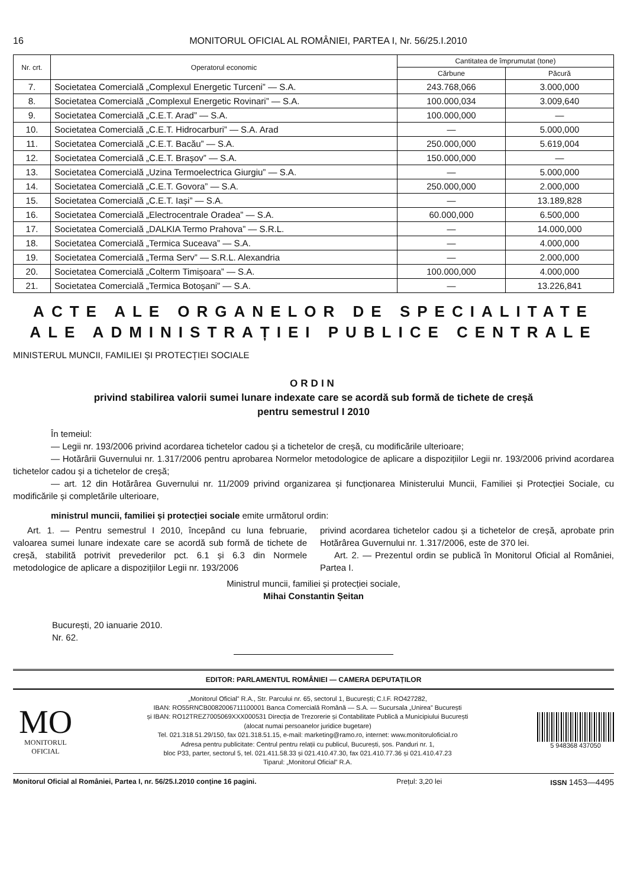16 MONITORUL OFICIAL AL ROMÂNIEI, PARTEA I, Nr. 56/25.I.2010
| Nr. crt. | Operatorul economic | Cantitatea de împrumutat (tone) | |
| --- | --- | --- | --- |
| | | Cărbune | Păcură |
| 7. | Societatea Comercială „Complexul Energetic Turceni” — S.A. | 243.768,066 | 3.000,000 |
| 8. | Societatea Comercială „Complexul Energetic Rovinari” — S.A. | 100.000,034 | 3.009,640 |
| 9. | Societatea Comercială „C.E.T. Arad” — S.A. | 100.000,000 | — |
| 10. | Societatea Comercială „C.E.T. Hidrocarburi” — S.A. Arad | — | 5.000,000 |
| 11. | Societatea Comercială „C.E.T. Bacău” — S.A. | 250.000,000 | 5.619,004 |
| 12. | Societatea Comercială „C.E.T. Brașov” — S.A. | 150.000,000 | — |
| 13. | Societatea Comercială „Uzina Termoelectrica Giurgiu” — S.A. | — | 5.000,000 |
| 14. | Societatea Comercială „C.E.T. Govora” — S.A. | 250.000,000 | 2.000,000 |
| 15. | Societatea Comercială „C.E.T. Iași” — S.A. | — | 13.189,828 |
| 16. | Societatea Comercială „Electrocentrale Oradea” — S.A. | 60.000,000 | 6.500,000 |
| 17. | Societatea Comercială „DALKIA Termo Prahova” — S.R.L. | — | 14.000,000 |
| 18. | Societatea Comercială „Termica Suceava” — S.A. | — | 4.000,000 |
| 19. | Societatea Comercială „Terma Serv” — S.R.L. Alexandria | — | 2.000,000 |
| 20. | Societatea Comercială „Colterm Timișoara” — S.A. | 100.000,000 | 4.000,000 |
| 21. | Societatea Comercială „Termica Botoșani” — S.A. | — | 13.226,841 |
ACTE ALE ORGANELOR DE SPECIALITATE
ALE ADMINISTRAȚIEI PUBLICE CENTRALE
MINISTERUL MUNCII, FAMILIEI ȘI PROTECȚIEI SOCIALE
ORDIN
privind stabilirea valorii sumei lunare indexate care se acordă sub formă de tichete de creșă
pentru semestrul I 2010
În temeiul:
— Legii nr. 193/2006 privind acordarea tichetelor cadou și a tichetelor de creșă, cu modificările ulterioare;
— Hotărârii Guvernului nr. 1.317/2006 pentru aprobarea Normelor metodologice de aplicare a dispozițiilor Legii nr. 193/2006 privind acordarea tichetelor cadou și a tichetelor de creșă;
— art. 12 din Hotărârea Guvernului nr. 11/2009 privind organizarea și funcționarea Ministerului Muncii, Familiei și Protecției Sociale, cu modificările și completările ulterioare,
ministrul muncii, familiei și protecției sociale emite următorul ordin:
Art. 1. — Pentru semestrul I 2010, începând cu luna februarie, valoarea sumei lunare indexate care se acordă sub formă de tichete de creșă, stabilită potrivit prevederilor pct. 6.1 și 6.3 din Normele metodologice de aplicare a dispozițiilor Legii nr. 193/2006
privind acordarea tichetelor cadou și a tichetelor de creșă, aprobate prin Hotărârea Guvernului nr. 1.317/2006, este de 370 lei.
Art. 2. — Prezentul ordin se publică în Monitorul Oficial al României, Partea I.
Ministrul muncii, familiei și protecției sociale,
Mihai Constantin Șeitan
București, 20 ianuarie 2010.
Nr. 62.
EDITOR: PARLAMENTUL ROMÂNIEI — CAMERA DEPUTAȚILOR
MO
MONITORUL
OFICIAL
„Monitorul Oficial” R.A., Str. Parcului nr. 65, sectorul 1, București; C.I.F. RO427282,
IBAN: RO55RNCB0082006711100001 Banca Comercială Română — S.A. — Sucursala „Unirea” București
și IBAN: RO12TREZ7005069XXX000531 Direcția de Trezorerie și Contabilitate Publică a Municipiului București
(alocat numai persoanelor juridice bugetare)
Tel. 021.318.51.29/150, fax 021.318.51.15, e-mail: marketing@ramo.ro, internet: www.monitoruloficial.ro
Adresa pentru publicitate: Centrul pentru relații cu publicul, București, șos. Panduri nr. 1,
bloc P33, parter, sectorul 5, tel. 021.411.58.33 și 021.410.47.30, fax 021.410.77.36 și 021.410.47.23
Tiparul: „Monitorul Oficial” R.A.
5 948368 437050
Monitorul Oficial al României, Partea I, nr. 56/25.I.2010 conține 16 pagini.
Prețul: 3,20 lei ISSN 1453—4495